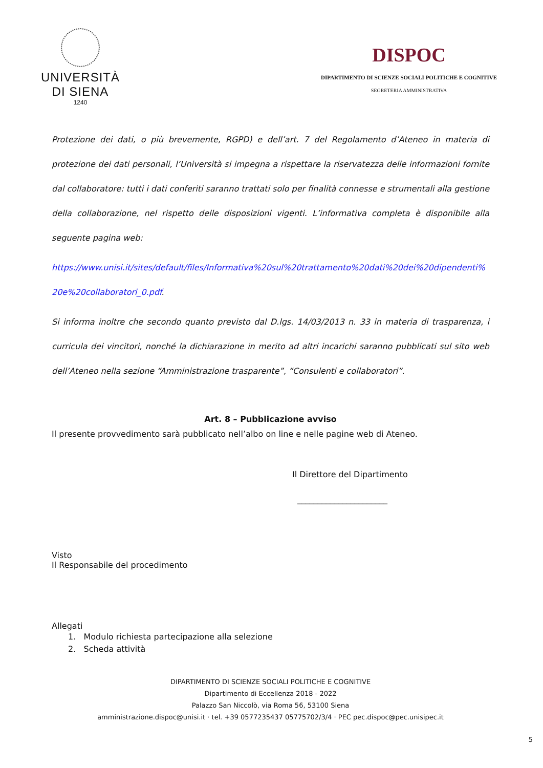UNIVERSITÀ
DI SIENA
1240
DISPOC
DIPARTIMENTO DI SCIENZE SOCIALI POLITICHE E COGNITIVE
SEGRETERIA AMMINISTRATIVA
Protezione dei dati, o più brevemente, RGPD) e dell’art. 7 del Regolamento d’Ateneo in materia di protezione dei dati personali, l’Università si impegna a rispettare la riservatezza delle informazioni fornite dal collaboratore: tutti i dati conferiti saranno trattati solo per finalità connesse e strumentali alla gestione della collaborazione, nel rispetto delle disposizioni vigenti. L’informativa completa è disponibile alla seguente pagina web:
https://www.unisi.it/sites/default/files/Informativa%20sul%20trattamento%20dati%20dei%20dipendenti%20e%20collaboratori_0.pdf.
Si informa inoltre che secondo quanto previsto dal D.lgs. 14/03/2013 n. 33 in materia di trasparenza, i curricula dei vincitori, nonché la dichiarazione in merito ad altri incarichi saranno pubblicati sul sito web dell’Ateneo nella sezione “Amministrazione trasparente”, “Consulenti e collaboratori”.
Art. 8 – Pubblicazione avviso
Il presente provvedimento sarà pubblicato nell’albo on line e nelle pagine web di Ateneo.
Il Direttore del Dipartimento
______________________
Visto
Il Responsabile del procedimento
Allegati
1. Modulo richiesta partecipazione alla selezione
2. Scheda attività
DIPARTIMENTO DI SCIENZE SOCIALI POLITICHE E COGNITIVE
Dipartimento di Eccellenza 2018 - 2022
Palazzo San Niccolò, via Roma 56, 53100 Siena
amministrazione.dispoc@unisi.it · tel. +39 0577235437 05775702/3/4 · PEC pec.dispoc@pec.unisipec.it
5